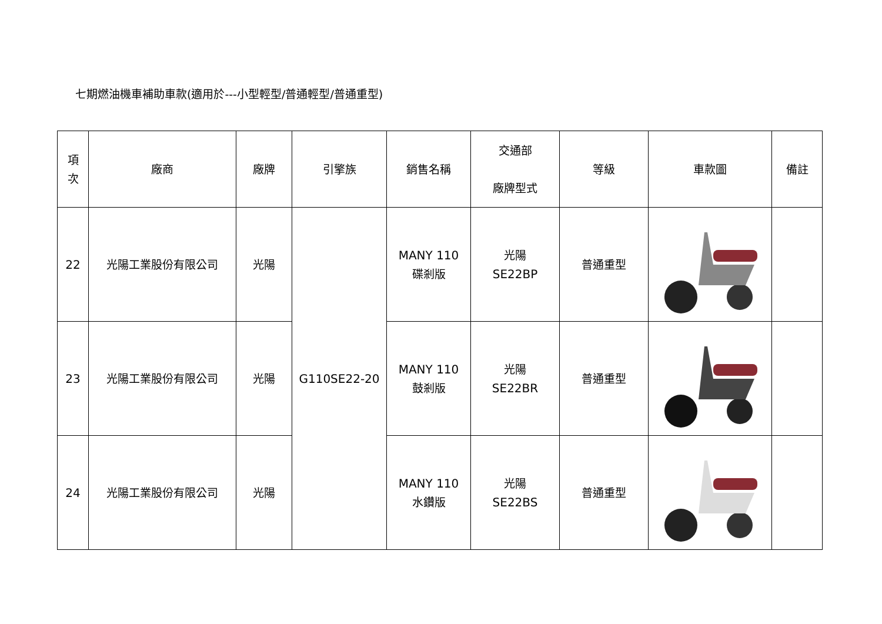七期燃油機車補助車款(適用於---小型輕型/普通輕型/普通重型)
| 項 次 | 廠商 | 廠牌 | 引擎族 | 銷售名稱 | 交通部 廠牌型式 | 等級 | 車款圖 | 備註 |
| --- | --- | --- | --- | --- | --- | --- | --- | --- |
| 22 | 光陽工業股份有限公司 | 光陽 | G110SE22-20 | MANY 110 碟剎版 | 光陽 SE22BP | 普通重型 | | |
| 23 | 光陽工業股份有限公司 | 光陽 | | MANY 110 鼓剎版 | 光陽 SE22BR | 普通重型 | | |
| 24 | 光陽工業股份有限公司 | 光陽 | | MANY 110 水鑽版 | 光陽 SE22BS | 普通重型 | | |